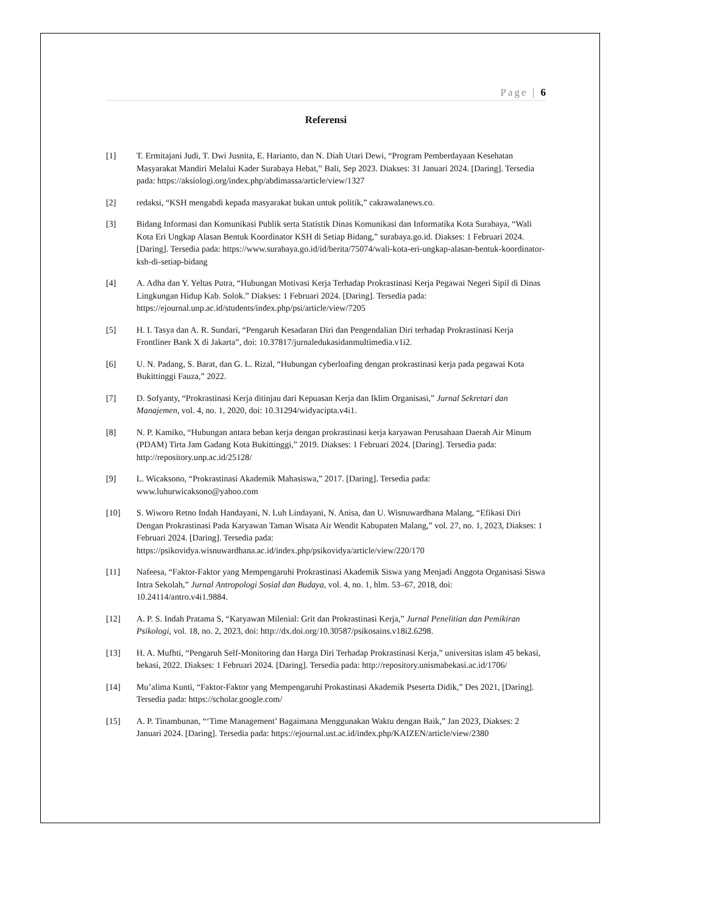Page | 6
Referensi
[1] T. Ermitajani Judi, T. Dwi Jusnita, E. Harianto, dan N. Diah Utari Dewi, “Program Pemberdayaan Kesehatan Masyarakat Mandiri Melalui Kader Surabaya Hebat,” Bali, Sep 2023. Diakses: 31 Januari 2024. [Daring]. Tersedia pada: https://aksiologi.org/index.php/abdimassa/article/view/1327
[2] redaksi, “KSH mengabdi kepada masyarakat bukan untuk politik,” cakrawalanews.co.
[3] Bidang Informasi dan Komunikasi Publik serta Statistik Dinas Komunikasi dan Informatika Kota Surabaya, “Wali Kota Eri Ungkap Alasan Bentuk Koordinator KSH di Setiap Bidang,” surabaya.go.id. Diakses: 1 Februari 2024. [Daring]. Tersedia pada: https://www.surabaya.go.id/id/berita/75074/wali-kota-eri-ungkap-alasan-bentuk-koordinator-ksh-di-setiap-bidang
[4] A. Adha dan Y. Yeltas Putra, “Hubungan Motivasi Kerja Terhadap Prokrastinasi Kerja Pegawai Negeri Sipil di Dinas Lingkungan Hidup Kab. Solok.” Diakses: 1 Februari 2024. [Daring]. Tersedia pada: https://ejournal.unp.ac.id/students/index.php/psi/article/view/7205
[5] H. I. Tasya dan A. R. Sundari, “Pengaruh Kesadaran Diri dan Pengendalian Diri terhadap Prokrastinasi Kerja Frontliner Bank X di Jakarta”, doi: 10.37817/jurnaledukasidanmultimedia.v1i2.
[6] U. N. Padang, S. Barat, dan G. L. Rizal, “Hubungan cyberloafing dengan prokrastinasi kerja pada pegawai Kota Bukittinggi Fauza,” 2022.
[7] D. Sofyanty, “Prokrastinasi Kerja ditinjau dari Kepuasan Kerja dan Iklim Organisasi,” Jurnal Sekretari dan Manajemen, vol. 4, no. 1, 2020, doi: 10.31294/widyacipta.v4i1.
[8] N. P. Kamiko, “Hubungan antara beban kerja dengan prokrastinasi kerja karyawan Perusahaan Daerah Air Minum (PDAM) Tirta Jam Gadang Kota Bukittinggi,” 2019. Diakses: 1 Februari 2024. [Daring]. Tersedia pada: http://repository.unp.ac.id/25128/
[9] L. Wicaksono, “Prokrastinasi Akademik Mahasiswa,” 2017. [Daring]. Tersedia pada: www.luhurwicaksono@yahoo.com
[10] S. Wiworo Retno Indah Handayani, N. Luh Lindayani, N. Anisa, dan U. Wisnuwardhana Malang, “Efikasi Diri Dengan Prokrastinasi Pada Karyawan Taman Wisata Air Wendit Kabupaten Malang,” vol. 27, no. 1, 2023, Diakses: 1 Februari 2024. [Daring]. Tersedia pada: https://psikovidya.wisnuwardhana.ac.id/index.php/psikovidya/article/view/220/170
[11] Nafeesa, “Faktor-Faktor yang Mempengaruhi Prokrastinasi Akademik Siswa yang Menjadi Anggota Organisasi Siswa Intra Sekolah,” Jurnal Antropologi Sosial dan Budaya, vol. 4, no. 1, hlm. 53–67, 2018, doi: 10.24114/antro.v4i1.9884.
[12] A. P. S. Indah Pratama S, “Karyawan Milenial: Grit dan Prokrastinasi Kerja,” Jurnal Penelitian dan Pemikiran Psikologi, vol. 18, no. 2, 2023, doi: http://dx.doi.org/10.30587/psikosains.v18i2.6298.
[13] H. A. Mufhti, “Pengaruh Self-Monitoring dan Harga Diri Terhadap Prokrastinasi Kerja,” universitas islam 45 bekasi, bekasi, 2022. Diakses: 1 Februari 2024. [Daring]. Tersedia pada: http://repository.unismabekasi.ac.id/1706/
[14] Mu’alima Kunti, “Faktor-Faktor yang Mempengaruhi Prokastinasi Akademik Pseserta Didik,” Des 2021, [Daring]. Tersedia pada: https://scholar.google.com/
[15] A. P. Tinambunan, “‘Time Management’ Bagaimana Menggunakan Waktu dengan Baik,” Jan 2023, Diakses: 2 Januari 2024. [Daring]. Tersedia pada: https://ejournal.ust.ac.id/index.php/KAIZEN/article/view/2380